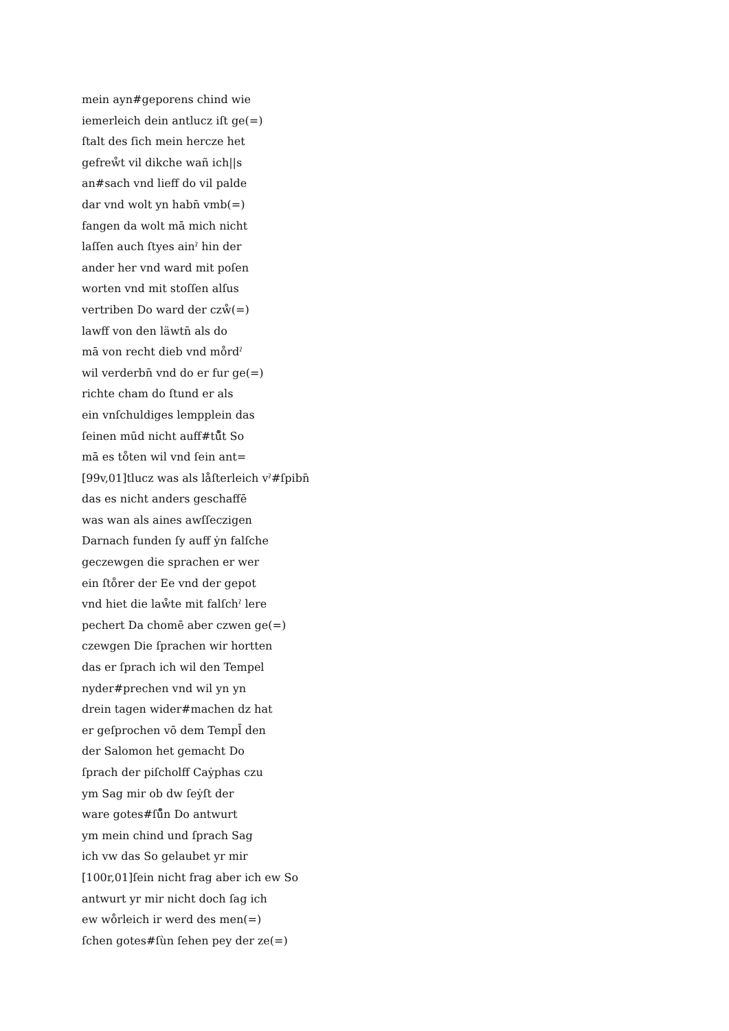mein ayn#geporens chind wie
iemerleich dein antlucz iſt ge(=)
ſtalt des ſich mein hercze het
gefreẘt vil dikche wañ ich||s
an#sach vnd lieff do vil palde
dar vnd wolt yn habn̄ vmb(=)
fangen da wolt mā mich nicht
laſſen auch ſtyes ainˀ hin der
ander her vnd ward mit poſen
worten vnd mit stoſſen alſus
vertriben Do ward der czẘ(=)
lawff von den läwtn̄ als do
mā von recht dieb vnd mо̊rdˀ
wil verderbn̄ vnd do er fur ge(=)
richte cham do ſtund er als
ein vnſchuldiges lempplein das
ſeinen mūd nicht auff#tů̊t So
mā es tо̊ten wil vnd ſein ant=
[99v,01]tlucz was als lа̊ſterleich vˀ#ſpibn̄
das es nicht anders geschaffē
was wan als aines awſſeczigen
Darnach funden ſy auff ẏn falſche
geczewgen die sprachen er wer
ein ſtо̊rer der Ee vnd der gepot
vnd hiet die laẘte mit falſchˀ lere
pechert Da chomē aber czwen ge(=)
czewgen Die ſprachen wir hortten
das er ſprach ich wil den Tempel
nyder#prechen vnd wil yn yn
drein tagen wider#machen dz hat
er geſprochen vō dem Templ̄ den
der Salomon het gemacht Do
ſprach der piſcholff Caẏphas czu
ym Sag mir ob dw ſeẏſt der
ware gotes#ſů̊n Do antwurt
ym mein chind und ſprach Sag
ich vw das So gelaubet yr mir
[100r,01]ſein nicht frag aber ich ew So
antwurt yr mir nicht doch ſag ich
ew wо̊rleich ir werd des men(=)
ſchen gotes#ſùn ſehen pey der ze(=)